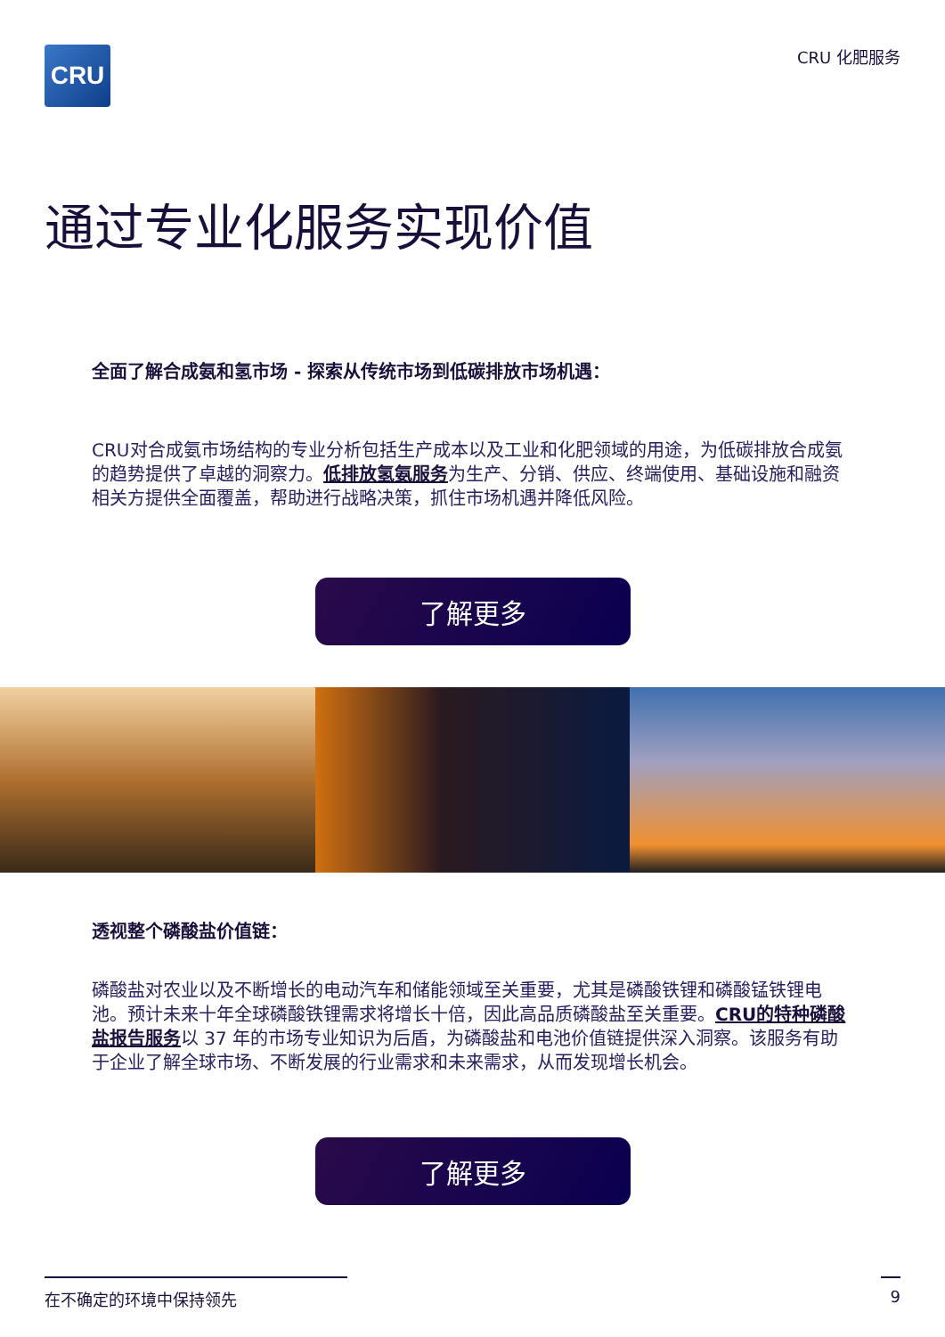CRU
CRU 化肥服务
通过专业化服务实现价值
全面了解合成氨和氢市场 - 探索从传统市场到低碳排放市场机遇：
CRU对合成氨市场结构的专业分析包括生产成本以及工业和化肥领域的用途，为低碳排放合成氨的趋势提供了卓越的洞察力。低排放氢氨服务为生产、分销、供应、终端使用、基础设施和融资相关方提供全面覆盖，帮助进行战略决策，抓住市场机遇并降低风险。
了解更多
透视整个磷酸盐价值链：
磷酸盐对农业以及不断增长的电动汽车和储能领域至关重要，尤其是磷酸铁锂和磷酸锰铁锂电池。预计未来十年全球磷酸铁锂需求将增长十倍，因此高品质磷酸盐至关重要。CRU的特种磷酸盐报告服务以 37 年的市场专业知识为后盾，为磷酸盐和电池价值链提供深入洞察。该服务有助于企业了解全球市场、不断发展的行业需求和未来需求，从而发现增长机会。
了解更多
在不确定的环境中保持领先 9